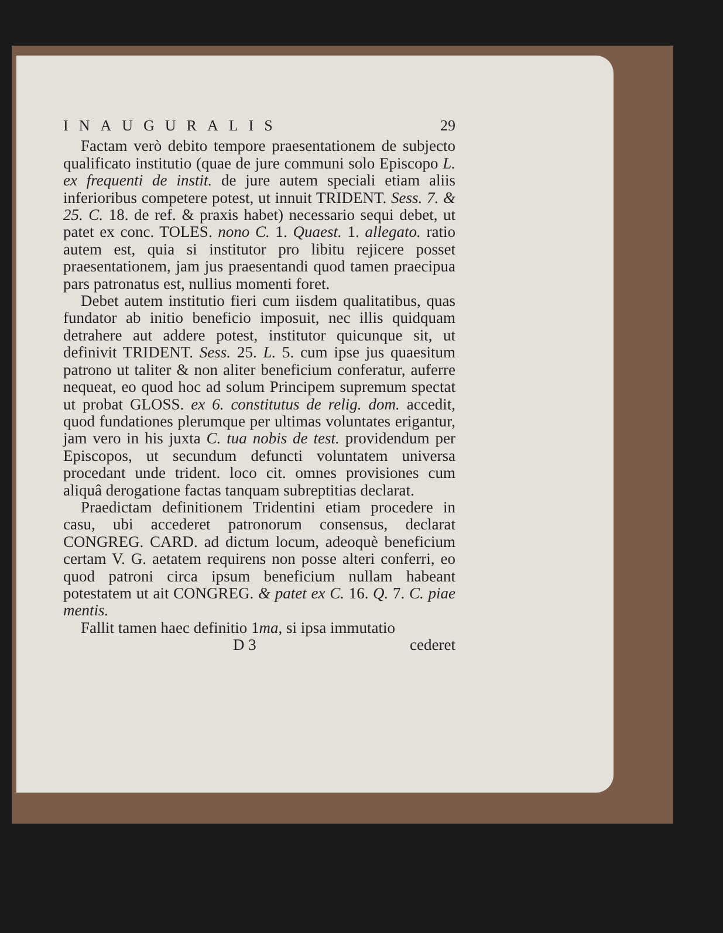INAUGURALIS 29
Factam verò debito tempore praesentationem de subjecto qualificato institutio (quae de jure communi solo Episcopo L. ex frequenti de instit. de jure autem speciali etiam aliis inferioribus competere potest, ut innuit TRIDENT. Sess. 7. & 25. C. 18. de ref. & praxis habet) necessario sequi debet, ut patet ex conc. TOLES. nono C. 1. Quaest. 1. allegato. ratio autem est, quia si institutor pro libitu rejicere posset praesentationem, jam jus praesentandi quod tamen praecipua pars patronatus est, nullius momenti foret.
Debet autem institutio fieri cum iisdem qualitatibus, quas fundator ab initio beneficio imposuit, nec illis quidquam detrahere aut addere potest, institutor quicunque sit, ut definivit TRIDENT. Sess. 25. L. 5. cum ipse jus quaesitum patrono ut taliter & non aliter beneficium conferatur, auferre nequeat, eo quod hoc ad solum Principem supremum spectat ut probat GLOSS. ex 6. constitutus de relig. dom. accedit, quod fundationes plerumque per ultimas voluntates erigantur, jam vero in his juxta C. tua nobis de test. providendum per Episcopos, ut secundum defuncti voluntatem universa procedant unde trident. loco cit. omnes provisiones cum aliquâ derogatione factas tanquam subreptitias declarat.
Praedictam definitionem Tridentini etiam procedere in casu, ubi accederet patronorum consensus, declarat CONGREG. CARD. ad dictum locum, adeoquè beneficium certam V. G. aetatem requirens non posse alteri conferri, eo quod patroni circa ipsum beneficium nullam habeant potestatem ut ait CONGREG. & patet ex C. 16. Q. 7. C. piae mentis.
Fallit tamen haec definitio 1ma, si ipsa immutatio
D 3 cederet